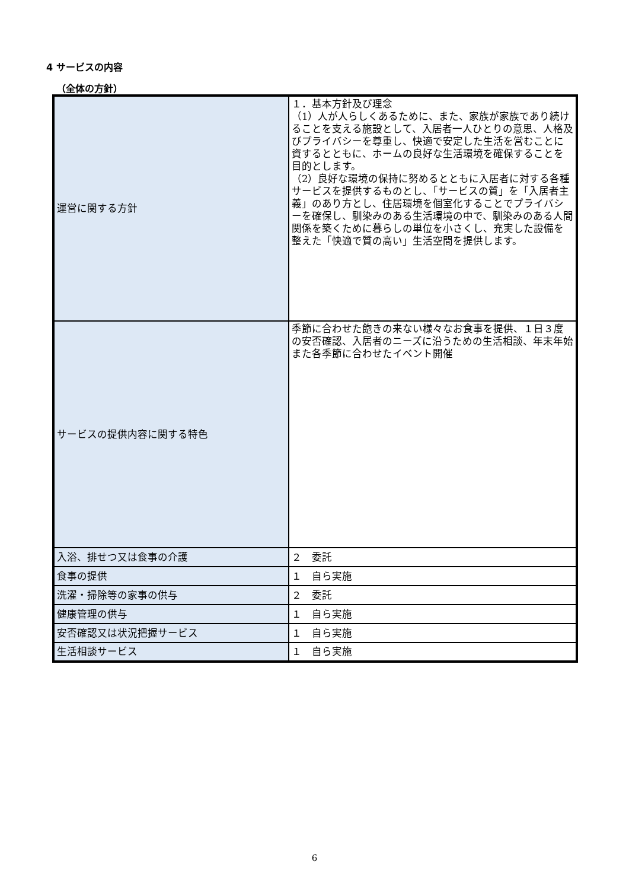4 サービスの内容
（全体の方針）
| 運営に関する方針 | １．基本方針及び理念 （1）人が人らしくあるために、また、家族が家族であり続けることを支える施設として、入居者一人ひとりの意思、人格及びプライバシーを尊重し、快適で安定した生活を営むことに資するとともに、ホームの良好な生活環境を確保することを目的とします。 （2）良好な環境の保持に努めるとともに入居者に対する各種サービスを提供するものとし、「サービスの質」を「入居者主義」のあり方とし、住居環境を個室化することでプライバシーを確保し、馴染みのある生活環境の中で、馴染みのある人間関係を築くために暮らしの単位を小さくし、充実した設備を整えた「快適で質の高い」生活空間を提供します。 |
| サービスの提供内容に関する特色 | 季節に合わせた飽きの来ない様々なお食事を提供、１日３度の安否確認、入居者のニーズに沿うための生活相談、年末年始また各季節に合わせたイベント開催 |
| 入浴、排せつ又は食事の介護 | ２ 委託 |
| 食事の提供 | １ 自ら実施 |
| 洗濯・掃除等の家事の供与 | ２ 委託 |
| 健康管理の供与 | １ 自ら実施 |
| 安否確認又は状況把握サービス | １ 自ら実施 |
| 生活相談サービス | １ 自ら実施 |
6